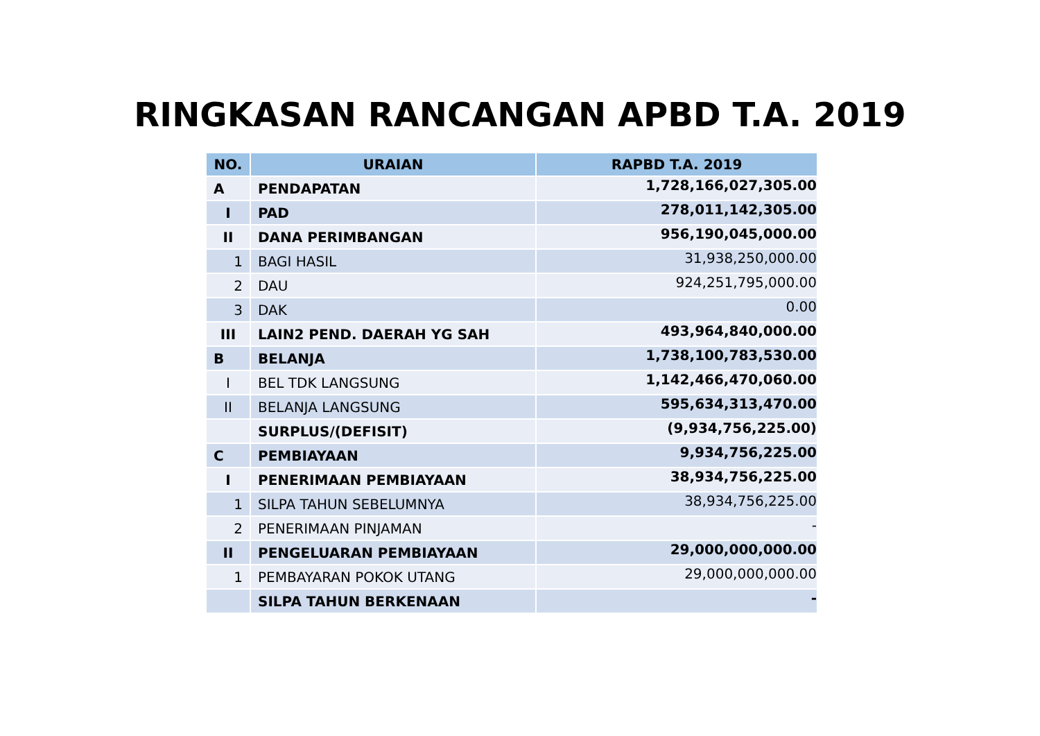RINGKASAN RANCANGAN APBD T.A. 2019
| NO. | URAIAN | RAPBD T.A. 2019 |
| --- | --- | --- |
| A | PENDAPATAN | 1,728,166,027,305.00 |
| I | PAD | 278,011,142,305.00 |
| II | DANA PERIMBANGAN | 956,190,045,000.00 |
| 1 | BAGI HASIL | 31,938,250,000.00 |
| 2 | DAU | 924,251,795,000.00 |
| 3 | DAK | 0.00 |
| III | LAIN2 PEND. DAERAH YG SAH | 493,964,840,000.00 |
| B | BELANJA | 1,738,100,783,530.00 |
| I | BEL TDK LANGSUNG | 1,142,466,470,060.00 |
| II | BELANJA LANGSUNG | 595,634,313,470.00 |
| | SURPLUS/(DEFISIT) | (9,934,756,225.00) |
| C | PEMBIAYAAN | 9,934,756,225.00 |
| I | PENERIMAAN PEMBIAYAAN | 38,934,756,225.00 |
| 1 | SILPA TAHUN SEBELUMNYA | 38,934,756,225.00 |
| 2 | PENERIMAAN PINJAMAN | - |
| II | PENGELUARAN PEMBIAYAAN | 29,000,000,000.00 |
| 1 | PEMBAYARAN POKOK UTANG | 29,000,000,000.00 |
| | SILPA TAHUN BERKENAAN | - |